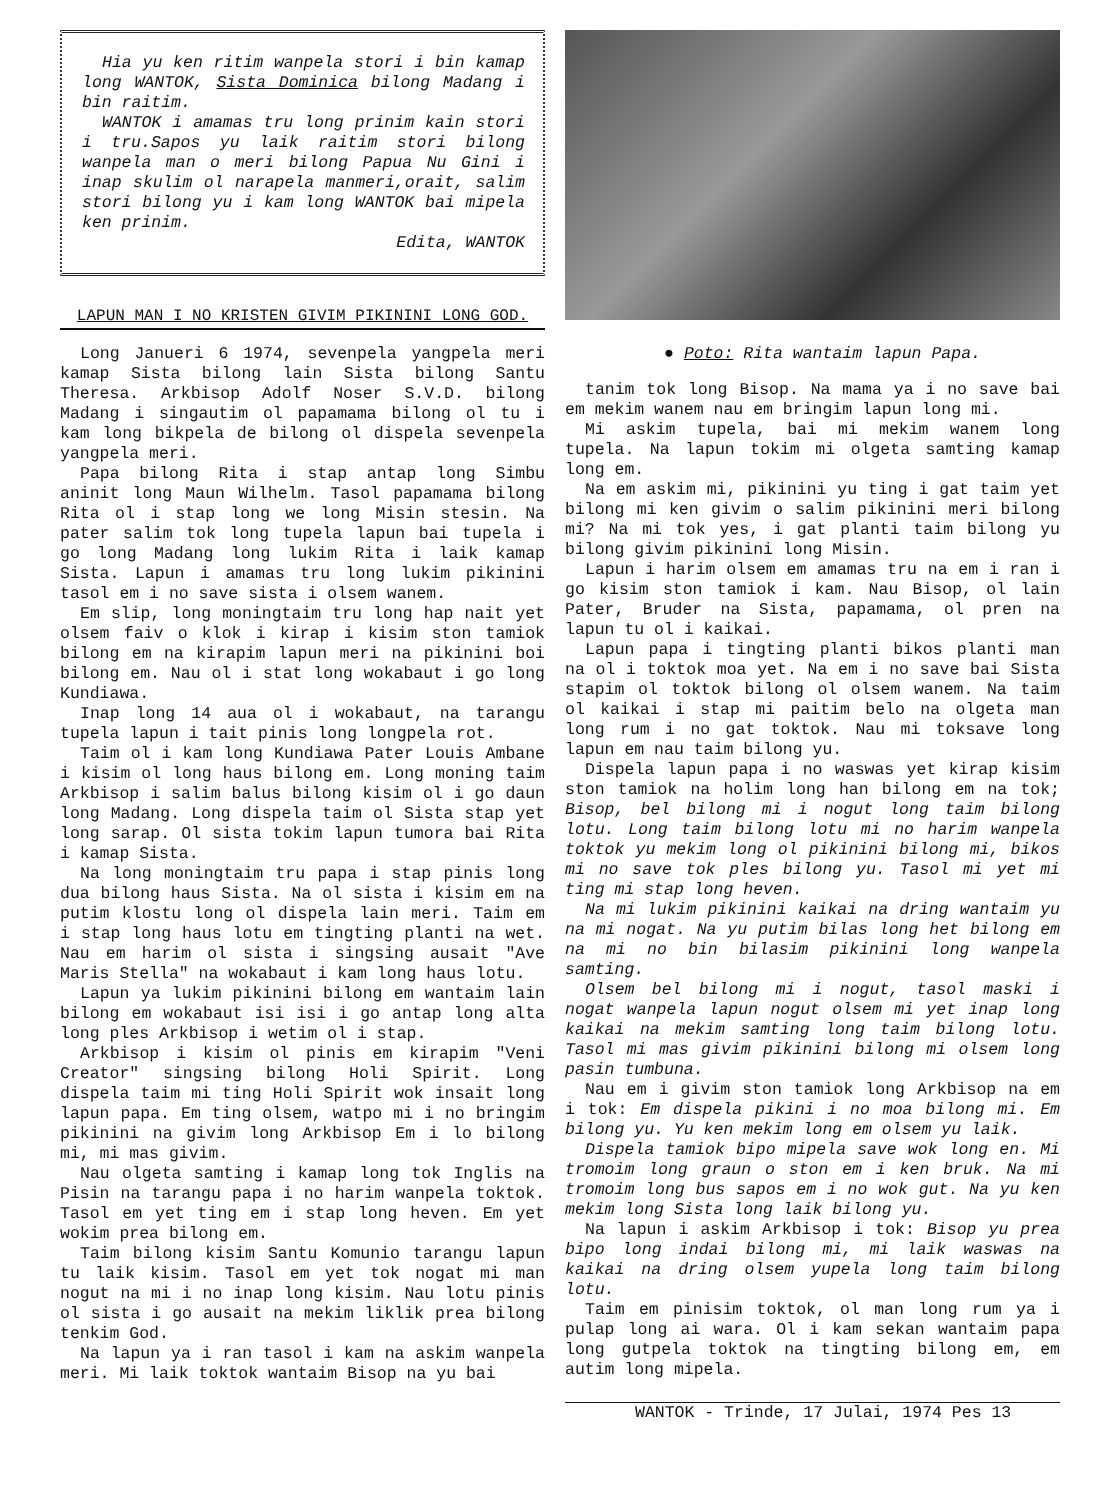Hia yu ken ritim wanpela stori i bin kamap long WANTOK, Sista Dominica bilong Madang i bin raitim.
WANTOK i amamas tru long prinim kain stori i tru.Sapos yu laik raitim stori bilong wanpela man o meri bilong Papua Nu Gini i inap skulim ol narapela manmeri,orait, salim stori bilong yu i kam long WANTOK bai mipela ken prinim.
Edita, WANTOK
LAPUN MAN I NO KRISTEN GIVIM PIKININI LONG GOD.
Long Janueri 6 1974, sevenpela yangpela meri kamap Sista bilong lain Sista bilong Santu Theresa. Arkbisop Adolf Noser S.V.D. bilong Madang i singautim ol papamama bilong ol tu i kam long bikpela de bilong ol dispela sevenpela yangpela meri.
Papa bilong Rita i stap antap long Simbu aninit long Maun Wilhelm. Tasol papamama bilong Rita ol i stap long we long Misin stesin. Na pater salim tok long tupela lapun bai tupela i go long Madang long lukim Rita i laik kamap Sista. Lapun i amamas tru long lukim pikinini tasol em i no save sista i olsem wanem.
Em slip, long moningtaim tru long hap nait yet olsem faiv o klok i kirap i kisim ston tamiok bilong em na kirapim lapun meri na pikinini boi bilong em. Nau ol i stat long wokabaut i go long Kundiawa.
Inap long 14 aua ol i wokabaut, na tarangu tupela lapun i tait pinis long longpela rot.
Taim ol i kam long Kundiawa Pater Louis Ambane i kisim ol long haus bilong em. Long moning taim Arkbisop i salim balus bilong kisim ol i go daun long Madang. Long dispela taim ol Sista stap yet long sarap. Ol sista tokim lapun tumora bai Rita i kamap Sista.
Na long moningtaim tru papa i stap pinis long dua bilong haus Sista. Na ol sista i kisim em na putim klostu long ol dispela lain meri. Taim em i stap long haus lotu em tingting planti na wet. Nau em harim ol sista i singsing ausait "Ave Maris Stella" na wokabaut i kam long haus lotu.
Lapun ya lukim pikinini bilong em wantaim lain bilong em wokabaut isi isi i go antap long alta long ples Arkbisop i wetim ol i stap.
Arkbisop i kisim ol pinis em kirapim "Veni Creator" singsing bilong Holi Spirit. Long dispela taim mi ting Holi Spirit wok insait long lapun papa. Em ting olsem, watpo mi i no bringim pikinini na givim long Arkbisop Em i lo bilong mi, mi mas givim.
Nau olgeta samting i kamap long tok Inglis na Pisin na tarangu papa i no harim wanpela toktok. Tasol em yet ting em i stap long heven. Em yet wokim prea bilong em.
Taim bilong kisim Santu Komunio tarangu lapun tu laik kisim. Tasol em yet tok nogat mi man nogut na mi i no inap long kisim. Nau lotu pinis ol sista i go ausait na mekim liklik prea bilong tenkim God.
Na lapun ya i ran tasol i kam na askim wanpela meri. Mi laik toktok wantaim Bisop na yu bai
● Poto: Rita wantaim lapun Papa.
tanim tok long Bisop. Na mama ya i no save bai em mekim wanem nau em bringim lapun long mi.
Mi askim tupela, bai mi mekim wanem long tupela. Na lapun tokim mi olgeta samting kamap long em.
Na em askim mi, pikinini yu ting i gat taim yet bilong mi ken givim o salim pikinini meri bilong mi? Na mi tok yes, i gat planti taim bilong yu bilong givim pikinini long Misin.
Lapun i harim olsem em amamas tru na em i ran i go kisim ston tamiok i kam. Nau Bisop, ol lain Pater, Bruder na Sista, papamama, ol pren na lapun tu ol i kaikai.
Lapun papa i tingting planti bikos planti man na ol i toktok moa yet. Na em i no save bai Sista stapim ol toktok bilong ol olsem wanem. Na taim ol kaikai i stap mi paitim belo na olgeta man long rum i no gat toktok. Nau mi toksave long lapun em nau taim bilong yu.
Dispela lapun papa i no waswas yet kirap kisim ston tamiok na holim long han bilong em na tok; Bisop, bel bilong mi i nogut long taim bilong lotu. Long taim bilong lotu mi no harim wanpela toktok yu mekim long ol pikinini bilong mi, bikos mi no save tok ples bilong yu. Tasol mi yet mi ting mi stap long heven.
Na mi lukim pikinini kaikai na dring wantaim yu na mi nogat. Na yu putim bilas long het bilong em na mi no bin bilasim pikinini long wanpela samting.
Olsem bel bilong mi i nogut, tasol maski i nogat wanpela lapun nogut olsem mi yet inap long kaikai na mekim samting long taim bilong lotu. Tasol mi mas givim pikinini bilong mi olsem long pasin tumbuna.
Nau em i givim ston tamiok long Arkbisop na em i tok: Em dispela pikini i no moa bilong mi. Em bilong yu. Yu ken mekim long em olsem yu laik.
Dispela tamiok bipo mipela save wok long en. Mi tromoim long graun o ston em i ken bruk. Na mi tromoim long bus sapos em i no wok gut. Na yu ken mekim long Sista long laik bilong yu.
Na lapun i askim Arkbisop i tok: Bisop yu prea bipo long indai bilong mi, mi laik waswas na kaikai na dring olsem yupela long taim bilong lotu.
Taim em pinisim toktok, ol man long rum ya i pulap long ai wara. Ol i kam sekan wantaim papa long gutpela toktok na tingting bilong em, em autim long mipela.
WANTOK - Trinde, 17 Julai, 1974 Pes 13